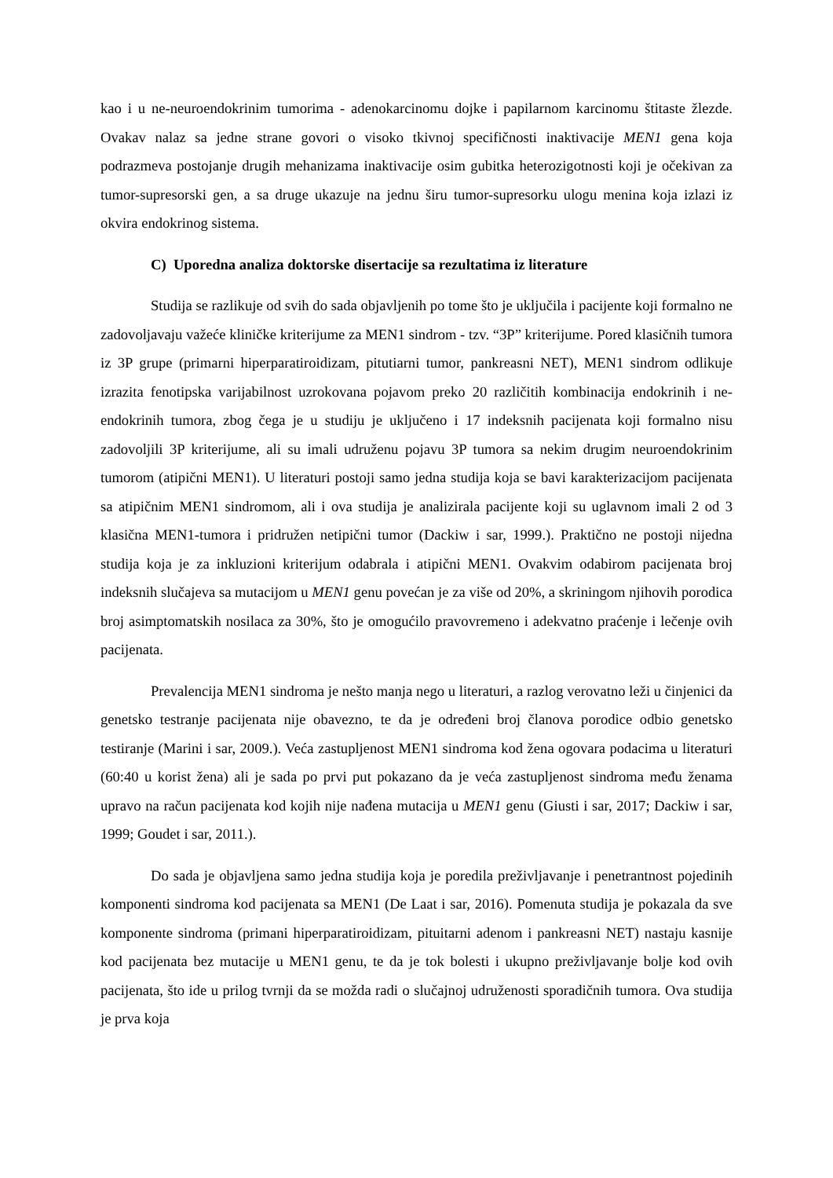kao i u ne-neuroendokrinim tumorima - adenokarcinomu dojke i papilarnom karcinomu štitaste žlezde. Ovakav nalaz sa jedne strane govori o visoko tkivnoj specifičnosti inaktivacije MEN1 gena koja podrazmeva postojanje drugih mehanizama inaktivacije osim gubitka heterozigotnosti koji je očekivan za tumor-supresorski gen, a sa druge ukazuje na jednu širu tumor-supresorku ulogu menina koja izlazi iz okvira endokrinog sistema.
C) Uporedna analiza doktorske disertacije sa rezultatima iz literature
Studija se razlikuje od svih do sada objavljenih po tome što je uključila i pacijente koji formalno ne zadovoljavaju važeće kliničke kriterijume za MEN1 sindrom - tzv. “3P” kriterijume. Pored klasičnih tumora iz 3P grupe (primarni hiperparatiroidizam, pitutiarni tumor, pankreasni NET), MEN1 sindrom odlikuje izrazita fenotipska varijabilnost uzrokovana pojavom preko 20 različitih kombinacija endokrinih i ne-endokrinih tumora, zbog čega je u studiju je uključeno i 17 indeksnih pacijenata koji formalno nisu zadovoljili 3P kriterijume, ali su imali udruženu pojavu 3P tumora sa nekim drugim neuroendokrinim tumorom (atipični MEN1). U literaturi postoji samo jedna studija koja se bavi karakterizacijom pacijenata sa atipičnim MEN1 sindromom, ali i ova studija je analizirala pacijente koji su uglavnom imali 2 od 3 klasična MEN1-tumora i pridružen netipični tumor (Dackiw i sar, 1999.). Praktično ne postoji nijedna studija koja je za inkluzioni kriterijum odabrala i atipični MEN1. Ovakvim odabirom pacijenata broj indeksnih slučajeva sa mutacijom u MEN1 genu povećan je za više od 20%, a skriningom njihovih porodica broj asimptomatskih nosilaca za 30%, što je omogućilo pravovremeno i adekvatno praćenje i lečenje ovih pacijenata.
Prevalencija MEN1 sindroma je nešto manja nego u literaturi, a razlog verovatno leži u činjenici da genetsko testranje pacijenata nije obavezno, te da je određeni broj članova porodice odbio genetsko testiranje (Marini i sar, 2009.). Veća zastupljenost MEN1 sindroma kod žena ogovara podacima u literaturi (60:40 u korist žena) ali je sada po prvi put pokazano da je veća zastupljenost sindroma među ženama upravo na račun pacijenata kod kojih nije nađena mutacija u MEN1 genu (Giusti i sar, 2017; Dackiw i sar, 1999; Goudet i sar, 2011.).
Do sada je objavljena samo jedna studija koja je poredila preživljavanje i penetrantnost pojedinih komponenti sindroma kod pacijenata sa MEN1 (De Laat i sar, 2016). Pomenuta studija je pokazala da sve komponente sindroma (primani hiperparatiroidizam, pituitarni adenom i pankreasni NET) nastaju kasnije kod pacijenata bez mutacije u MEN1 genu, te da je tok bolesti i ukupno preživljavanje bolje kod ovih pacijenata, što ide u prilog tvrnji da se možda radi o slučajnoj udruženosti sporadičnih tumora. Ova studija je prva koja